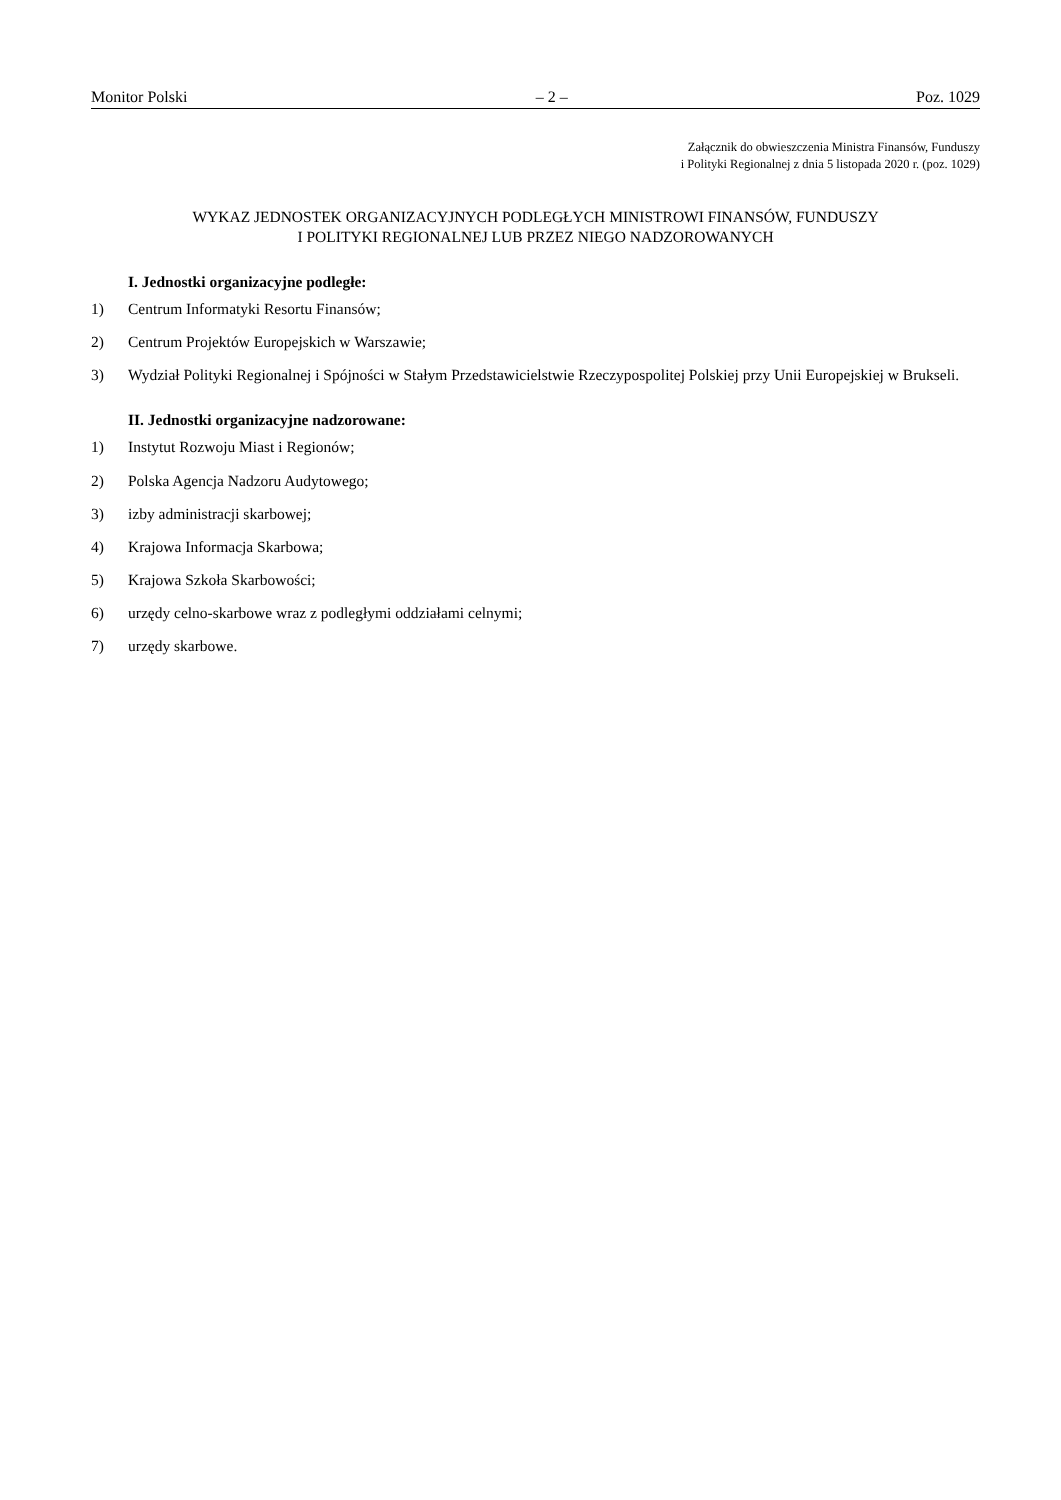Monitor Polski – 2 – Poz. 1029
Załącznik do obwieszczenia Ministra Finansów, Funduszy
i Polityki Regionalnej z dnia 5 listopada 2020 r. (poz. 1029)
WYKAZ JEDNOSTEK ORGANIZACYJNYCH PODLEGŁYCH MINISTROWI FINANSÓW, FUNDUSZY
I POLITYKI REGIONALNEJ LUB PRZEZ NIEGO NADZOROWANYCH
I. Jednostki organizacyjne podległe:
1) Centrum Informatyki Resortu Finansów;
2) Centrum Projektów Europejskich w Warszawie;
3) Wydział Polityki Regionalnej i Spójności w Stałym Przedstawicielstwie Rzeczypospolitej Polskiej przy Unii Europejskiej w Brukseli.
II. Jednostki organizacyjne nadzorowane:
1) Instytut Rozwoju Miast i Regionów;
2) Polska Agencja Nadzoru Audytowego;
3) izby administracji skarbowej;
4) Krajowa Informacja Skarbowa;
5) Krajowa Szkoła Skarbowości;
6) urzędy celno-skarbowe wraz z podległymi oddziałami celnymi;
7) urzędy skarbowe.